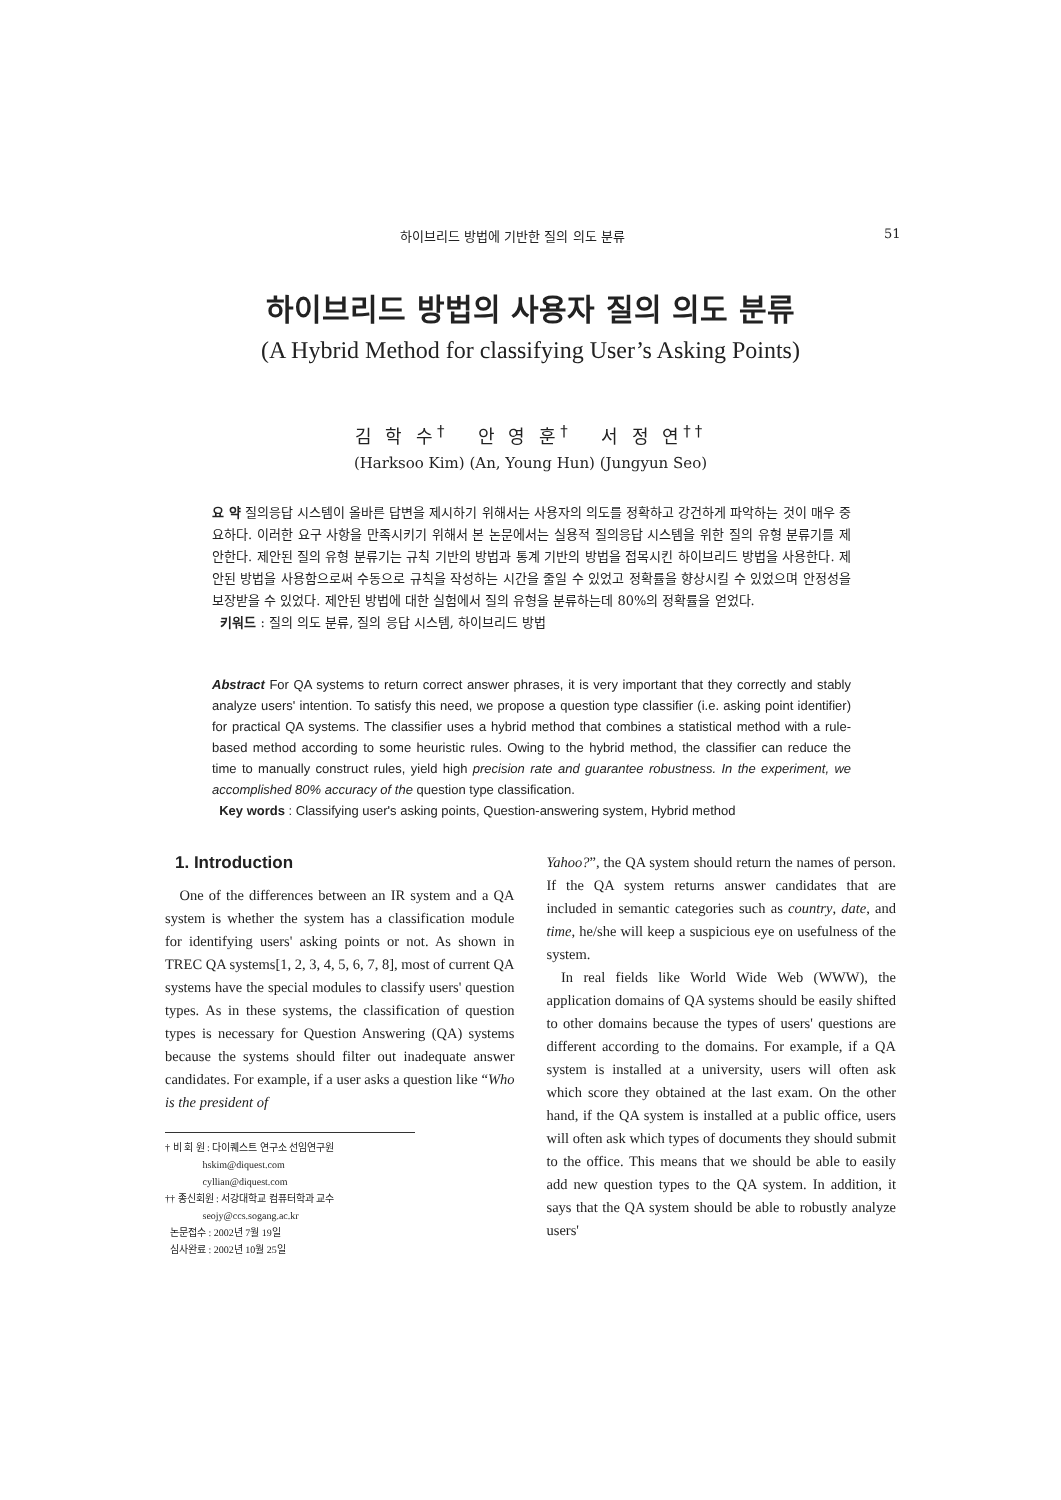하이브리드 방법에 기반한 질의 의도 분류 51
하이브리드 방법의 사용자 질의 의도 분류
(A Hybrid Method for classifying User’s Asking Points)
김 학 수<sup>†</sup> 안 영 훈<sup>†</sup> 서 정 연<sup>††</sup>
(Harksoo Kim) (An, Young Hun) (Jungyun Seo)
요 약 질의응답 시스템이 올바른 답변을 제시하기 위해서는 사용자의 의도를 정확하고 강건하게 파악하는 것이 매우 중요하다. 이러한 요구 사항을 만족시키기 위해서 본 논문에서는 실용적 질의응답 시스템을 위한 질의 유형 분류기를 제안한다. 제안된 질의 유형 분류기는 규칙 기반의 방법과 통계 기반의 방법을 접목시킨 하이브리드 방법을 사용한다. 제안된 방법을 사용함으로써 수동으로 규칙을 작성하는 시간을 줄일 수 있었고 정확률을 향상시킬 수 있었으며 안정성을 보장받을 수 있었다. 제안된 방법에 대한 실험에서 질의 유형을 분류하는데 80%의 정확률을 얻었다.
키워드 : 질의 의도 분류, 질의 응답 시스템, 하이브리드 방법
Abstract For QA systems to return correct answer phrases, it is very important that they correctly and stably analyze users' intention. To satisfy this need, we propose a question type classifier (i.e. asking point identifier) for practical QA systems. The classifier uses a hybrid method that combines a statistical method with a rule-based method according to some heuristic rules. Owing to the hybrid method, the classifier can reduce the time to manually construct rules, yield high precision rate and guarantee robustness. In the experiment, we accomplished 80% accuracy of the question type classification.
Key words : Classifying user's asking points, Question-answering system, Hybrid method
1. Introduction
One of the differences between an IR system and a QA system is whether the system has a classification module for identifying users' asking points or not. As shown in TREC QA systems[1, 2, 3, 4, 5, 6, 7, 8], most of current QA systems have the special modules to classify users' question types. As in these systems, the classification of question types is necessary for Question Answering (QA) systems because the systems should filter out inadequate answer candidates. For example, if a user asks a question like “Who is the president of
† 비 회 원 : 다이퀘스트 연구소 선임연구원
hskim@diquest.com
cyllian@diquest.com
†† 종신회원 : 서강대학교 컴퓨터학과 교수
seojy@ccs.sogang.ac.kr
논문접수 : 2002년 7월 19일
심사완료 : 2002년 10월 25일
Yahoo?”, the QA system should return the names of person. If the QA system returns answer candidates that are included in semantic categories such as country, date, and time, he/she will keep a suspicious eye on usefulness of the system.
In real fields like World Wide Web (WWW), the application domains of QA systems should be easily shifted to other domains because the types of users' questions are different according to the domains. For example, if a QA system is installed at a university, users will often ask which score they obtained at the last exam. On the other hand, if the QA system is installed at a public office, users will often ask which types of documents they should submit to the office. This means that we should be able to easily add new question types to the QA system. In addition, it says that the QA system should be able to robustly analyze users'